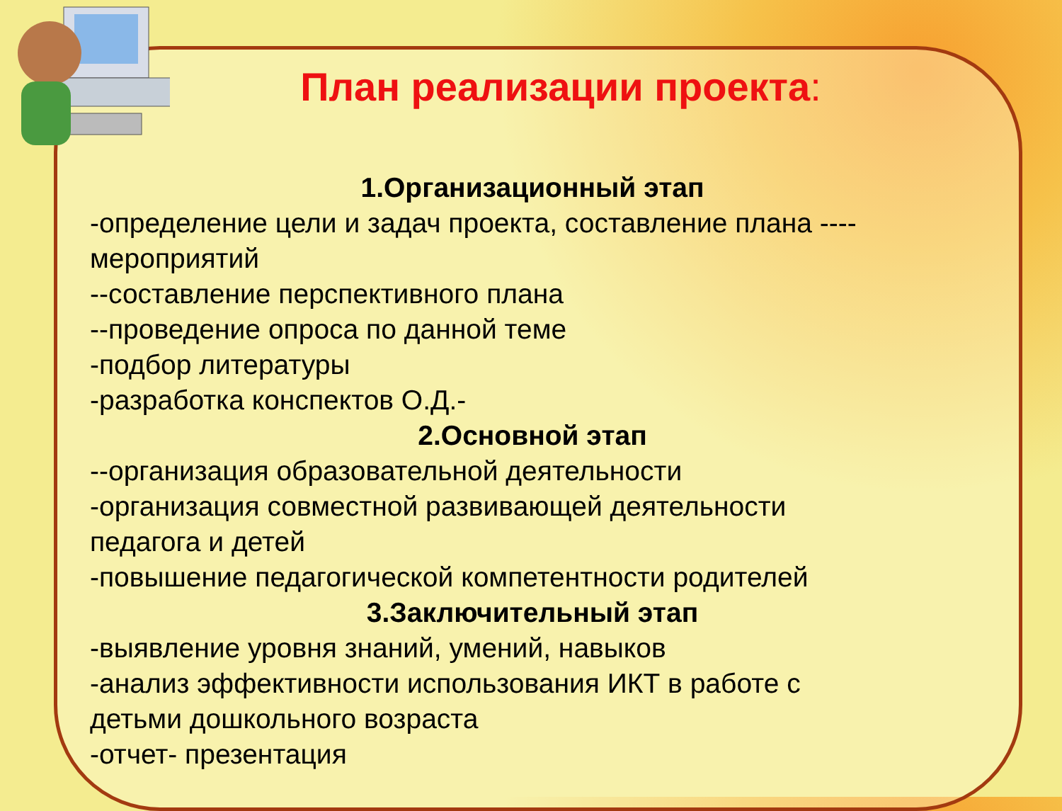План реализации проекта:
1.Организационный этап
-определение цели и задач проекта, составление плана ----
мероприятий
--составление перспективного плана
--проведение опроса по данной теме
-подбор литературы
-разработка конспектов О.Д.-
2.Основной этап
--организация образовательной деятельности
-организация совместной развивающей деятельности
педагога и детей
-повышение педагогической компетентности родителей
3.Заключительный этап
-выявление уровня знаний, умений, навыков
-анализ эффективности использования ИКТ в работе с
детьми дошкольного возраста
-отчет- презентация